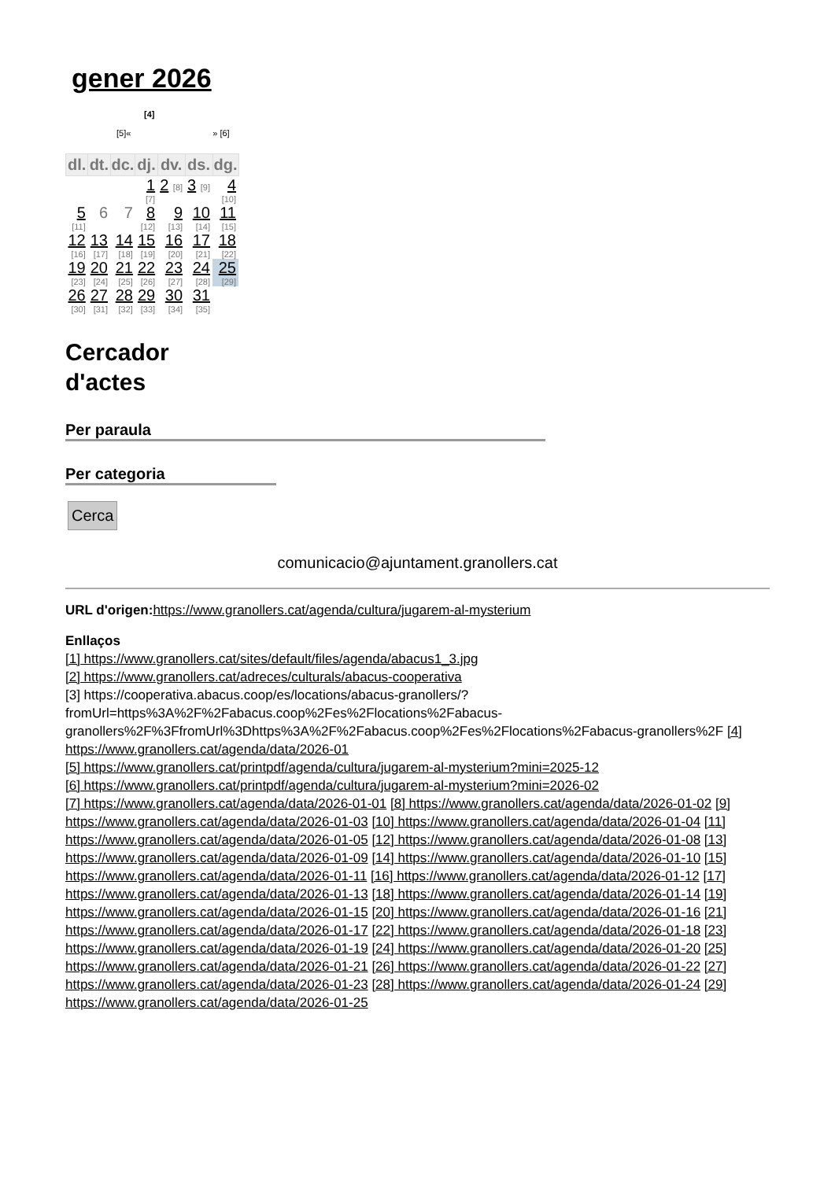gener 2026
[4]
[5]« » [6]
| dl. | dt. | dc. | dj. | dv. | ds. | dg. |
| --- | --- | --- | --- | --- | --- | --- |
| | | | 1 [7] | 2 [8] | 3 [9] | 4 [10] |
| 5 [11] | 6 | 7 | 8 [12] | 9 [13] | 10 [14] | 11 [15] |
| 12 [16] | 13 [17] | 14 [18] | 15 [19] | 16 [20] | 17 [21] | 18 [22] |
| 19 [23] | 20 [24] | 21 [25] | 22 [26] | 23 [27] | 24 [28] | 25 [29] |
| 26 [30] | 27 [31] | 28 [32] | 29 [33] | 30 [34] | 31 [35] | |
Cercador
d'actes
Per paraula
Per categoria
Cerca
comunicacio@ajuntament.granollers.cat
URL d'origen: https://www.granollers.cat/agenda/cultura/jugarem-al-mysterium
Enllaços
[1] https://www.granollers.cat/sites/default/files/agenda/abacus1_3.jpg
[2] https://www.granollers.cat/adreces/culturals/abacus-cooperativa
[3] https://cooperativa.abacus.coop/es/locations/abacus-granollers/?fromUrl=https%3A%2F%2Fabacus.coop%2Fes%2Flocations%2Fabacus-granollers%2F%3FfromUrl%3Dhttps%3A%2F%2Fabacus.coop%2Fes%2Flocations%2Fabacus-granollers%2F [4] https://www.granollers.cat/agenda/data/2026-01
[5] https://www.granollers.cat/printpdf/agenda/cultura/jugarem-al-mysterium?mini=2025-12
[6] https://www.granollers.cat/printpdf/agenda/cultura/jugarem-al-mysterium?mini=2026-02
[7] https://www.granollers.cat/agenda/data/2026-01-01 [8] https://www.granollers.cat/agenda/data/2026-01-02 [9] https://www.granollers.cat/agenda/data/2026-01-03 [10] https://www.granollers.cat/agenda/data/2026-01-04 [11] https://www.granollers.cat/agenda/data/2026-01-05 [12] https://www.granollers.cat/agenda/data/2026-01-08 [13] https://www.granollers.cat/agenda/data/2026-01-09 [14] https://www.granollers.cat/agenda/data/2026-01-10 [15] https://www.granollers.cat/agenda/data/2026-01-11 [16] https://www.granollers.cat/agenda/data/2026-01-12 [17] https://www.granollers.cat/agenda/data/2026-01-13 [18] https://www.granollers.cat/agenda/data/2026-01-14 [19] https://www.granollers.cat/agenda/data/2026-01-15 [20] https://www.granollers.cat/agenda/data/2026-01-16 [21] https://www.granollers.cat/agenda/data/2026-01-17 [22] https://www.granollers.cat/agenda/data/2026-01-18 [23] https://www.granollers.cat/agenda/data/2026-01-19 [24] https://www.granollers.cat/agenda/data/2026-01-20 [25] https://www.granollers.cat/agenda/data/2026-01-21 [26] https://www.granollers.cat/agenda/data/2026-01-22 [27] https://www.granollers.cat/agenda/data/2026-01-23 [28] https://www.granollers.cat/agenda/data/2026-01-24 [29] https://www.granollers.cat/agenda/data/2026-01-25